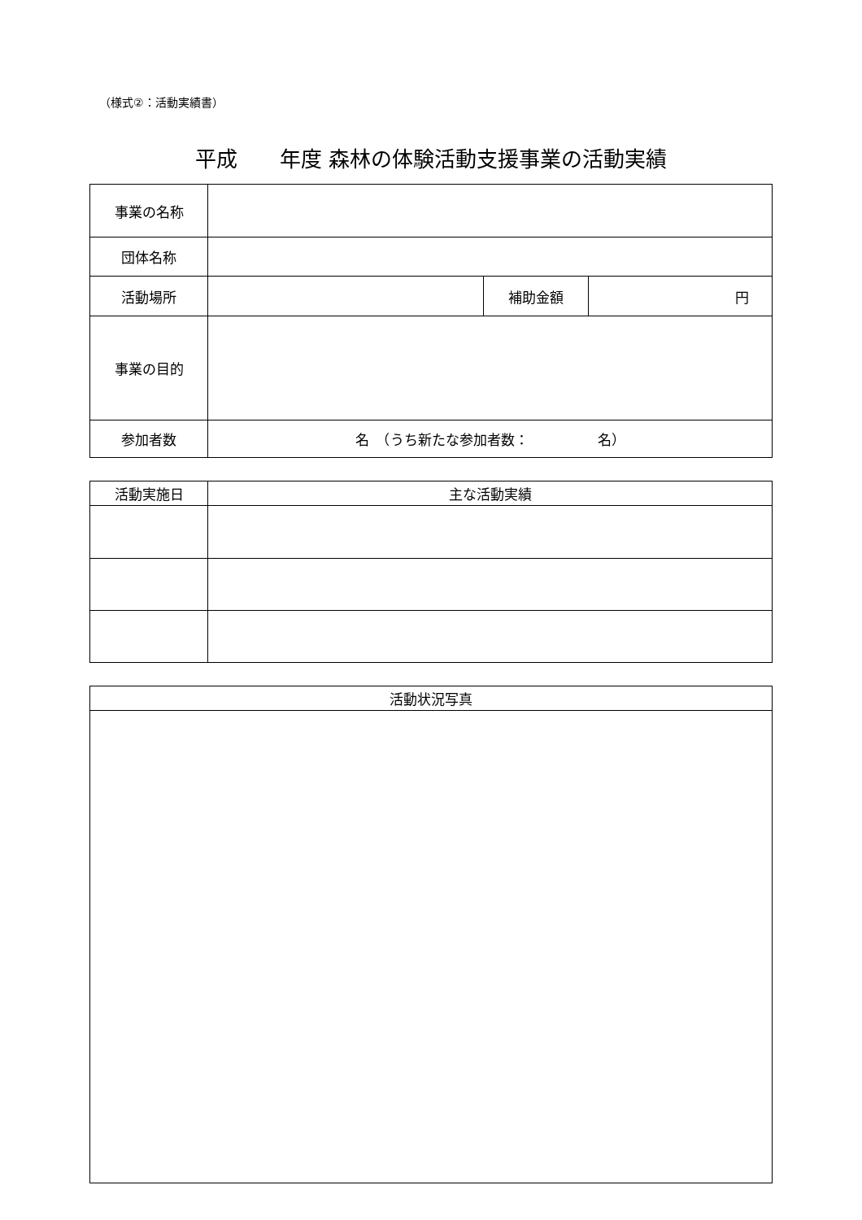（様式②：活動実績書）
平成　　年度 森林の体験活動支援事業の活動実績
| 事業の名称 | | | |
| 団体名称 | | | |
| 活動場所 | | 補助金額 | 円 |
| 事業の目的 | | | |
| 参加者数 | 名 （うち新たな参加者数： 名） | | |
| 活動実施日 | 主な活動実績 |
| --- | --- |
| 活動状況写真 |
| --- |